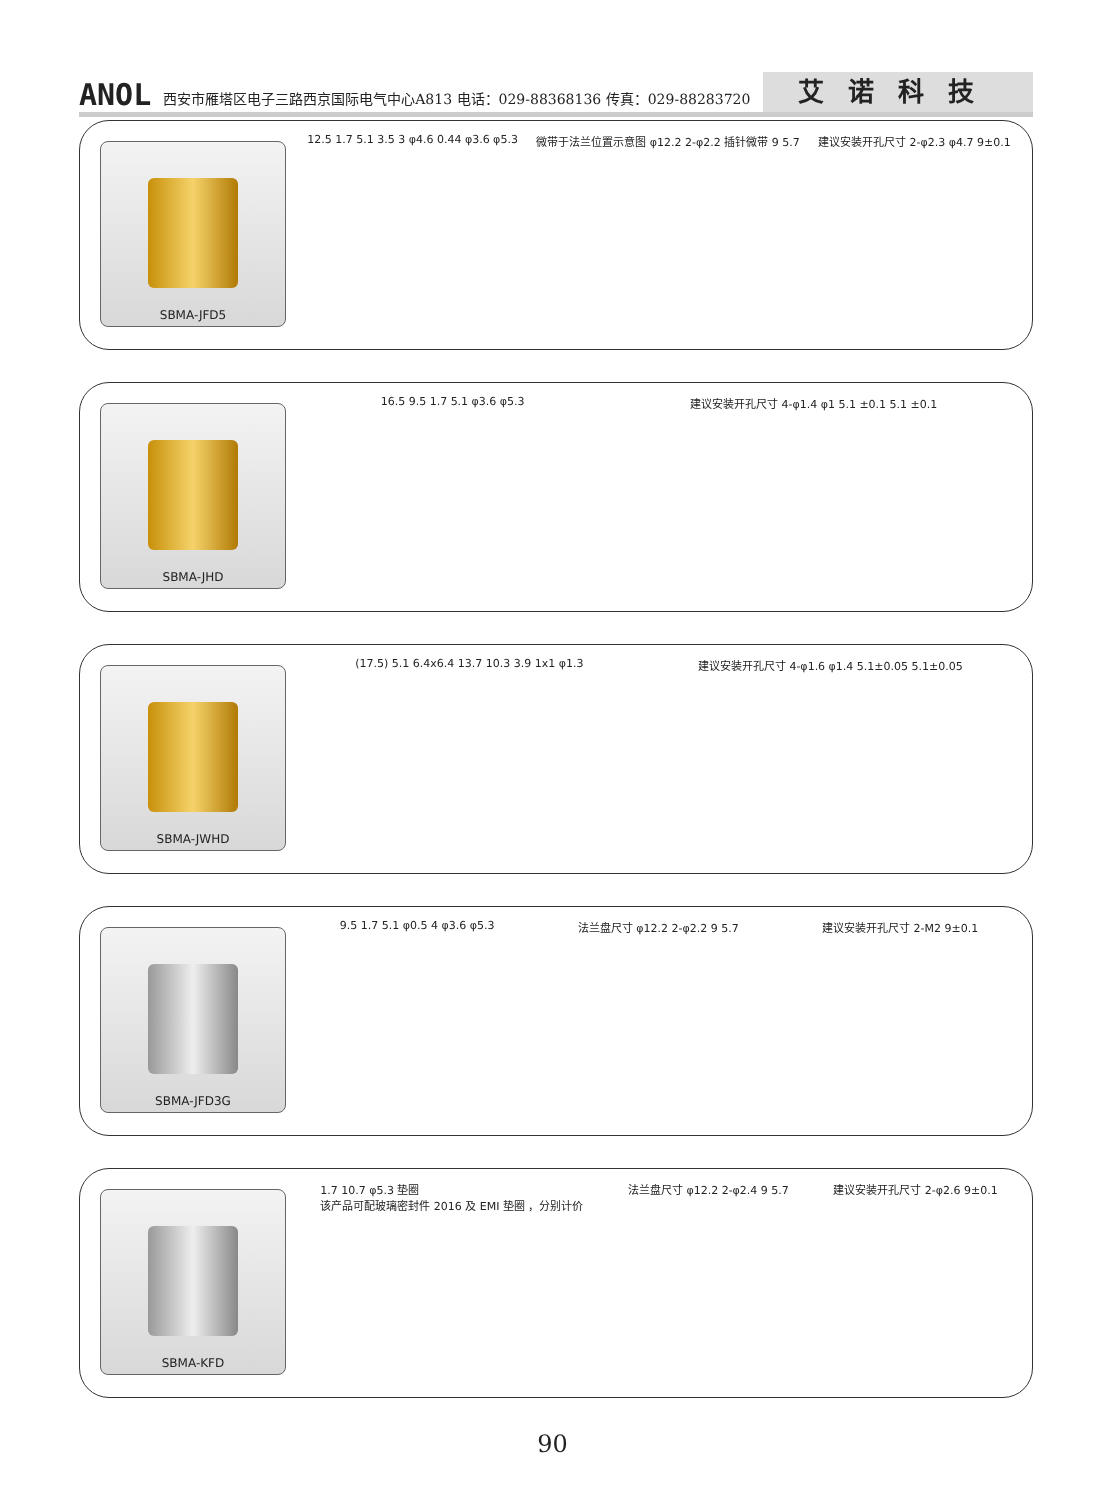ANOL 西安市雁塔区电子三路西京国际电气中心A813 电话：029-88368136 传真：029-88283720 艾诺科技
SBMA-JFD5
12.5 1.7 5.1 3.5 3 φ4.6 0.44 φ3.6 φ5.3
微带于法兰位置示意图 φ12.2 2-φ2.2 插针微带 9 5.7
建议安装开孔尺寸 2-φ2.3 φ4.7 9±0.1
SBMA-JHD
16.5 9.5 1.7 5.1 φ3.6 φ5.3 建议安装开孔尺寸 4-φ1.4 φ1 5.1 ±0.1 5.1 ±0.1
SBMA-JWHD
(17.5) 5.1 6.4x6.4 13.7 10.3 3.9 1x1 φ1.3
建议安装开孔尺寸 4-φ1.6 φ1.4 5.1±0.05 5.1±0.05
SBMA-JFD3G
9.5 1.7 5.1 φ0.5 4 φ3.6 φ5.3 法兰盘尺寸 φ12.2 2-φ2.2 9 5.7 建议安装开孔尺寸 2-M2 9±0.1
SBMA-KFD
1.7 10.7 φ5.3 垫圈
该产品可配玻璃密封件 2016 及 EMI 垫圈 ，分别计价
法兰盘尺寸 φ12.2 2-φ2.4 9 5.7 建议安装开孔尺寸 2-φ2.6 9±0.1
90